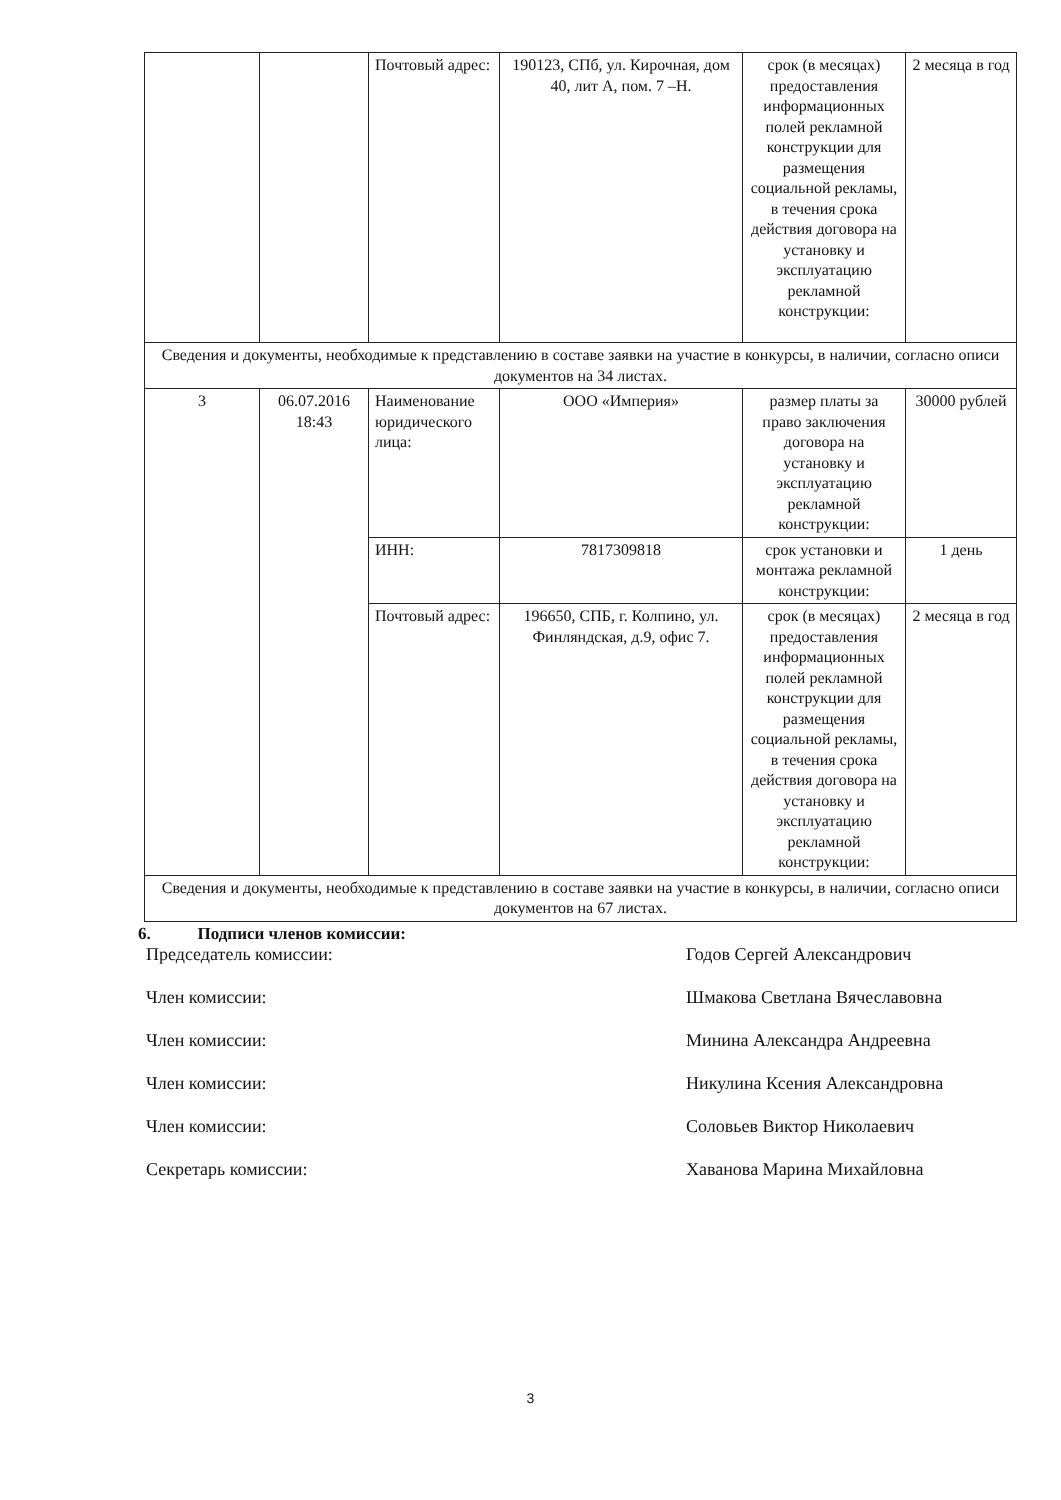| | | Почтовый адрес: | 190123, СПб, ул. Кирочная, дом 40, лит А, пом. 7 –Н. | срок (в месяцах) предоставления информационных полей рекламной конструкции для размещения социальной рекламы, в течения срока действия договора на установку и эксплуатацию рекламной конструкции: | 2 месяца в год |
| Сведения и документы, необходимые к представлению в составе заявки на участие в конкурсы, в наличии, согласно описи документов на 34 листах. | | | | | |
| 3 | 06.07.2016 18:43 | Наименование юридического лица: | ООО «Империя» | размер платы за право заключения договора на установку и эксплуатацию рекламной конструкции: | 30000 рублей |
| | | ИНН: | 7817309818 | срок установки и монтажа рекламной конструкции: | 1 день |
| | | Почтовый адрес: | 196650, СПБ, г. Колпино, ул. Финляндская, д.9, офис 7. | срок (в месяцах) предоставления информационных полей рекламной конструкции для размещения социальной рекламы, в течения срока действия договора на установку и эксплуатацию рекламной конструкции: | 2 месяца в год |
| Сведения и документы, необходимые к представлению в составе заявки на участие в конкурсы, в наличии, согласно описи документов на 67 листах. | | | | | |
6. Подписи членов комиссии:
Председатель комиссии: Годов Сергей Александрович
Член комиссии: Шмакова Светлана Вячеславовна
Член комиссии: Минина Александра Андреевна
Член комиссии: Никулина Ксения Александровна
Член комиссии: Соловьев Виктор Николаевич
Секретарь комиссии: Хаванова Марина Михайловна
3